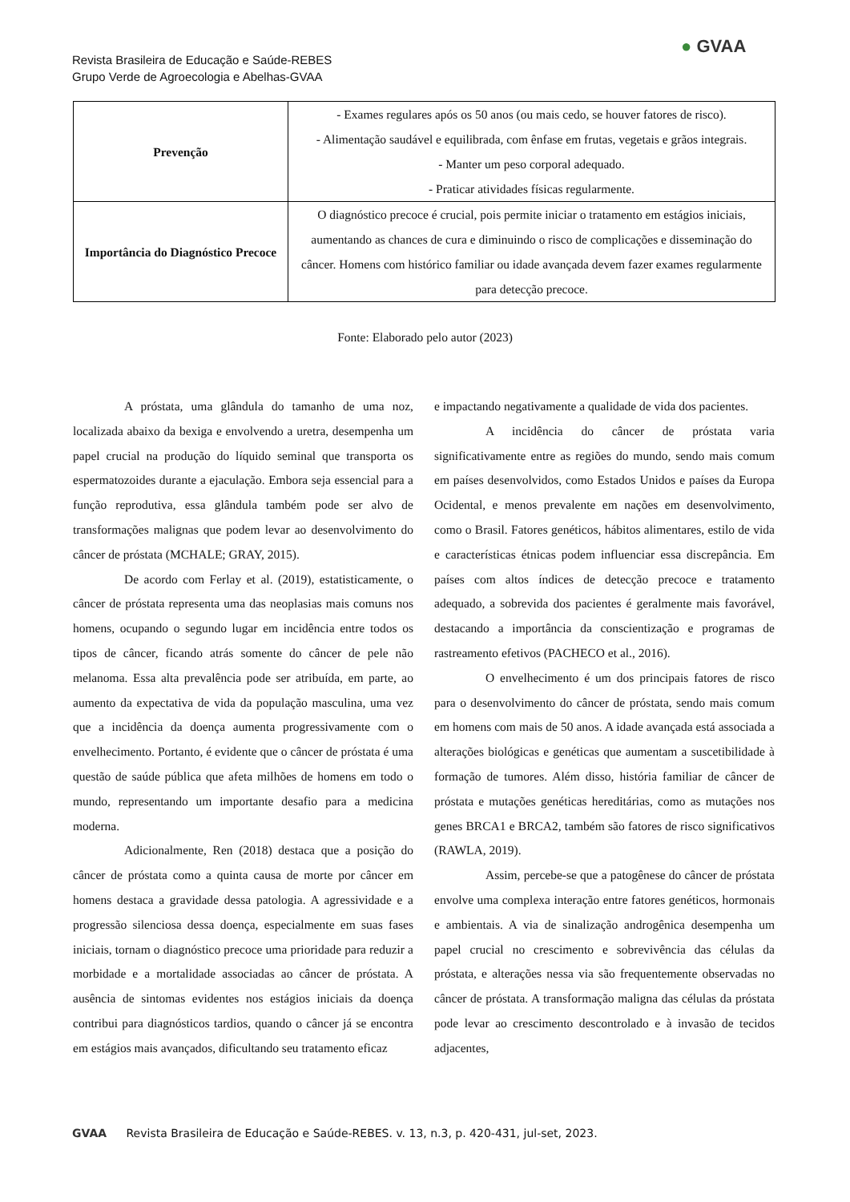Revista Brasileira de Educação e Saúde-REBES
Grupo Verde de Agroecologia e Abelhas-GVAA
● GVAA
| Prevenção | - Exames regulares após os 50 anos (ou mais cedo, se houver fatores de risco). - Alimentação saudável e equilibrada, com ênfase em frutas, vegetais e grãos integrais. - Manter um peso corporal adequado. - Praticar atividades físicas regularmente. |
| Importância do Diagnóstico Precoce | O diagnóstico precoce é crucial, pois permite iniciar o tratamento em estágios iniciais, aumentando as chances de cura e diminuindo o risco de complicações e disseminação do câncer. Homens com histórico familiar ou idade avançada devem fazer exames regularmente para detecção precoce. |
Fonte: Elaborado pelo autor (2023)
A próstata, uma glândula do tamanho de uma noz, localizada abaixo da bexiga e envolvendo a uretra, desempenha um papel crucial na produção do líquido seminal que transporta os espermatozoides durante a ejaculação. Embora seja essencial para a função reprodutiva, essa glândula também pode ser alvo de transformações malignas que podem levar ao desenvolvimento do câncer de próstata (MCHALE; GRAY, 2015).
De acordo com Ferlay et al. (2019), estatisticamente, o câncer de próstata representa uma das neoplasias mais comuns nos homens, ocupando o segundo lugar em incidência entre todos os tipos de câncer, ficando atrás somente do câncer de pele não melanoma. Essa alta prevalência pode ser atribuída, em parte, ao aumento da expectativa de vida da população masculina, uma vez que a incidência da doença aumenta progressivamente com o envelhecimento. Portanto, é evidente que o câncer de próstata é uma questão de saúde pública que afeta milhões de homens em todo o mundo, representando um importante desafio para a medicina moderna.
Adicionalmente, Ren (2018) destaca que a posição do câncer de próstata como a quinta causa de morte por câncer em homens destaca a gravidade dessa patologia. A agressividade e a progressão silenciosa dessa doença, especialmente em suas fases iniciais, tornam o diagnóstico precoce uma prioridade para reduzir a morbidade e a mortalidade associadas ao câncer de próstata. A ausência de sintomas evidentes nos estágios iniciais da doença contribui para diagnósticos tardios, quando o câncer já se encontra em estágios mais avançados, dificultando seu tratamento eficaz
e impactando negativamente a qualidade de vida dos pacientes.
A incidência do câncer de próstata varia significativamente entre as regiões do mundo, sendo mais comum em países desenvolvidos, como Estados Unidos e países da Europa Ocidental, e menos prevalente em nações em desenvolvimento, como o Brasil. Fatores genéticos, hábitos alimentares, estilo de vida e características étnicas podem influenciar essa discrepância. Em países com altos índices de detecção precoce e tratamento adequado, a sobrevida dos pacientes é geralmente mais favorável, destacando a importância da conscientização e programas de rastreamento efetivos (PACHECO et al., 2016).
O envelhecimento é um dos principais fatores de risco para o desenvolvimento do câncer de próstata, sendo mais comum em homens com mais de 50 anos. A idade avançada está associada a alterações biológicas e genéticas que aumentam a suscetibilidade à formação de tumores. Além disso, história familiar de câncer de próstata e mutações genéticas hereditárias, como as mutações nos genes BRCA1 e BRCA2, também são fatores de risco significativos (RAWLA, 2019).
Assim, percebe-se que a patogênese do câncer de próstata envolve uma complexa interação entre fatores genéticos, hormonais e ambientais. A via de sinalização androgênica desempenha um papel crucial no crescimento e sobrevivência das células da próstata, e alterações nessa via são frequentemente observadas no câncer de próstata. A transformação maligna das células da próstata pode levar ao crescimento descontrolado e à invasão de tecidos adjacentes,
GVAA Revista Brasileira de Educação e Saúde-REBES. v. 13, n.3, p. 420-431, jul-set, 2023.